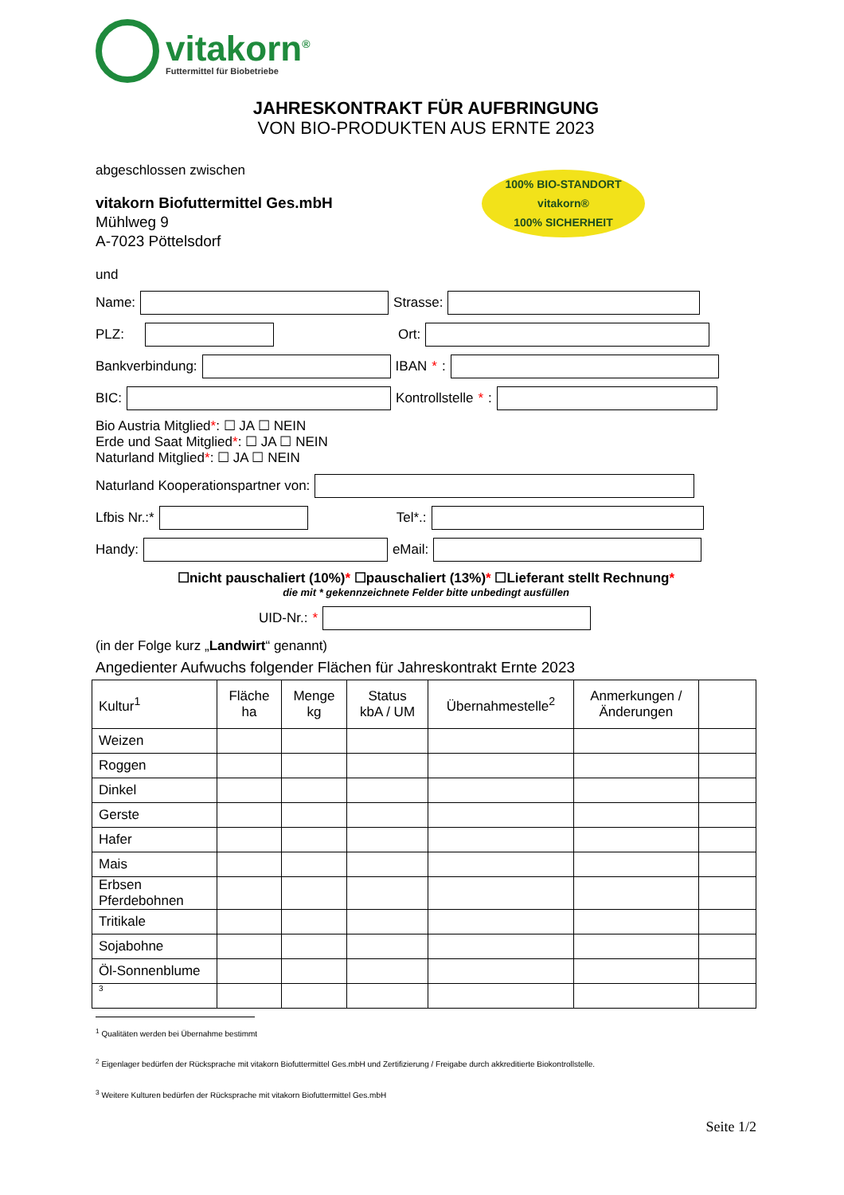100% BIO-STANDORT
vitakorn®
100% SICHERHEIT
vitakorn<sup>®</sup>
Futtermittel für Biobetriebe
JAHRESKONTRAKT FÜR AUFBRINGUNG
VON BIO-PRODUKTEN AUS ERNTE 2023
abgeschlossen zwischen
vitakorn Biofuttermittel Ges.mbH
Mühlweg 9
A-7023 Pöttelsdorf
und
Name:
Strasse:
PLZ:
Ort:
Bankverbindung:
IBAN *:
BIC:
Kontrollstelle *:
Bio Austria Mitglied*: ☐ JA ☐ NEIN
Erde und Saat Mitglied*: ☐ JA ☐ NEIN
Naturland Mitglied*: ☐ JA ☐ NEIN
Naturland Kooperationspartner von:
Lfbis Nr.:*
Tel*.:
Handy:
eMail:
☐nicht pauschaliert (10%)* ☐pauschaliert (13%)* ☐Lieferant stellt Rechnung*
die mit * gekennzeichnete Felder bitte unbedingt ausfüllen
UID-Nr.: *
(in der Folge kurz „Landwirt“ genannt)
Angedienter Aufwuchs folgender Flächen für Jahreskontrakt Ernte 2023
| Kultur<sup>1</sup> | Fläche ha | Menge kg | Status kbA / UM | Übernahmestelle<sup>2</sup> | Anmerkungen / Änderungen | |
| --- | --- | --- | --- | --- | --- | --- |
| Weizen | | | | | | |
| Roggen | | | | | | |
| Dinkel | | | | | | |
| Gerste | | | | | | |
| Hafer | | | | | | |
| Mais | | | | | | |
| Erbsen Pferdebohnen | | | | | | |
| Tritikale | | | | | | |
| Sojabohne | | | | | | |
| Öl-Sonnenblume | | | | | | |
| 3 | | | | | | |
<sup>1</sup> Qualitäten werden bei Übernahme bestimmt
<sup>2</sup> Eigenlager bedürfen der Rücksprache mit vitakorn Biofuttermittel Ges.mbH und Zertifizierung / Freigabe durch akkreditierte Biokontrollstelle.
<sup>3</sup> Weitere Kulturen bedürfen der Rücksprache mit vitakorn Biofuttermittel Ges.mbH
Seite 1/2